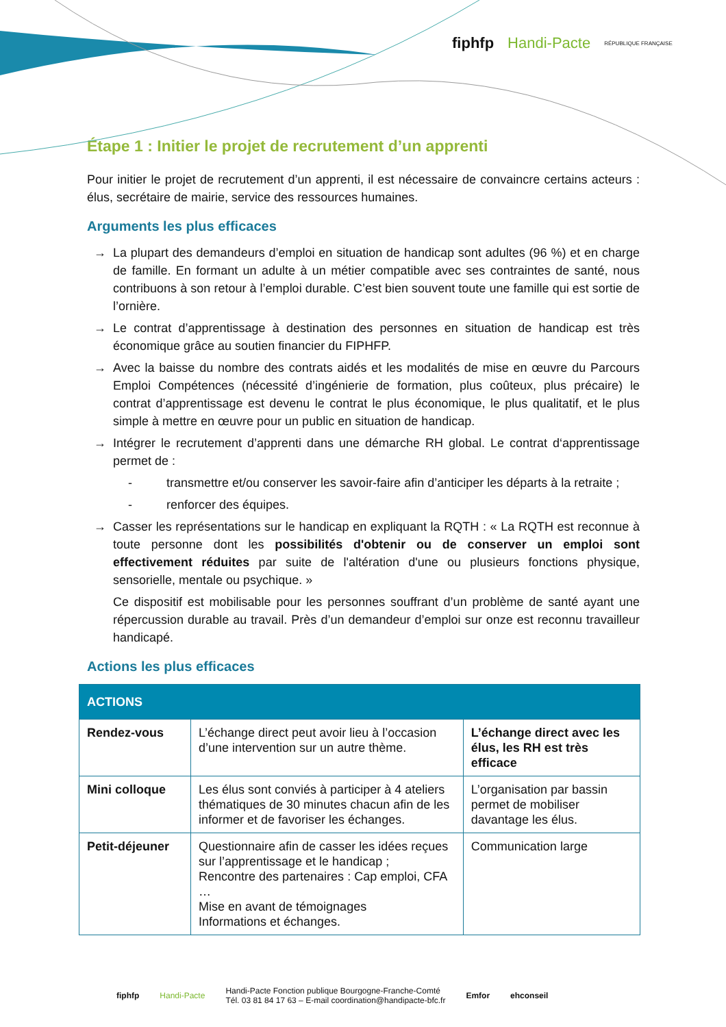fiphfp Handi-Pacte RÉPUBLIQUE FRANÇAISE
Étape 1 : Initier le projet de recrutement d’un apprenti
Pour initier le projet de recrutement d’un apprenti, il est nécessaire de convaincre certains acteurs : élus, secrétaire de mairie, service des ressources humaines.
Arguments les plus efficaces
→ La plupart des demandeurs d’emploi en situation de handicap sont adultes (96 %) et en charge de famille. En formant un adulte à un métier compatible avec ses contraintes de santé, nous contribuons à son retour à l’emploi durable. C’est bien souvent toute une famille qui est sortie de l’ornière.
→ Le contrat d’apprentissage à destination des personnes en situation de handicap est très économique grâce au soutien financier du FIPHFP.
→ Avec la baisse du nombre des contrats aidés et les modalités de mise en œuvre du Parcours Emploi Compétences (nécessité d’ingénierie de formation, plus coûteux, plus précaire) le contrat d’apprentissage est devenu le contrat le plus économique, le plus qualitatif, et le plus simple à mettre en œuvre pour un public en situation de handicap.
→ Intégrer le recrutement d’apprenti dans une démarche RH global. Le contrat d‘apprentissage permet de :
- transmettre et/ou conserver les savoir-faire afin d’anticiper les départs à la retraite ;
- renforcer des équipes.
→ Casser les représentations sur le handicap en expliquant la RQTH : « La RQTH est reconnue à toute personne dont les possibilités d'obtenir ou de conserver un emploi sont effectivement réduites par suite de l'altération d'une ou plusieurs fonctions physique, sensorielle, mentale ou psychique. »
Ce dispositif est mobilisable pour les personnes souffrant d’un problème de santé ayant une répercussion durable au travail. Près d’un demandeur d’emploi sur onze est reconnu travailleur handicapé.
Actions les plus efficaces
| ACTIONS | | |
| --- | --- | --- |
| Rendez-vous | L’échange direct peut avoir lieu à l’occasion d’une intervention sur un autre thème. | L’échange direct avec les élus, les RH est très efficace |
| Mini colloque | Les élus sont conviés à participer à 4 ateliers thématiques de 30 minutes chacun afin de les informer et de favoriser les échanges. | L’organisation par bassin permet de mobiliser davantage les élus. |
| Petit-déjeuner | Questionnaire afin de casser les idées reçues sur l’apprentissage et le handicap ; Rencontre des partenaires : Cap emploi, CFA … Mise en avant de témoignages Informations et échanges. | Communication large |
fiphfp Handi-Pacte
Handi-Pacte Fonction publique Bourgogne-Franche-Comté
Tél. 03 81 84 17 63 – E-mail coordination@handipacte-bfc.fr
Emfor ehconseil